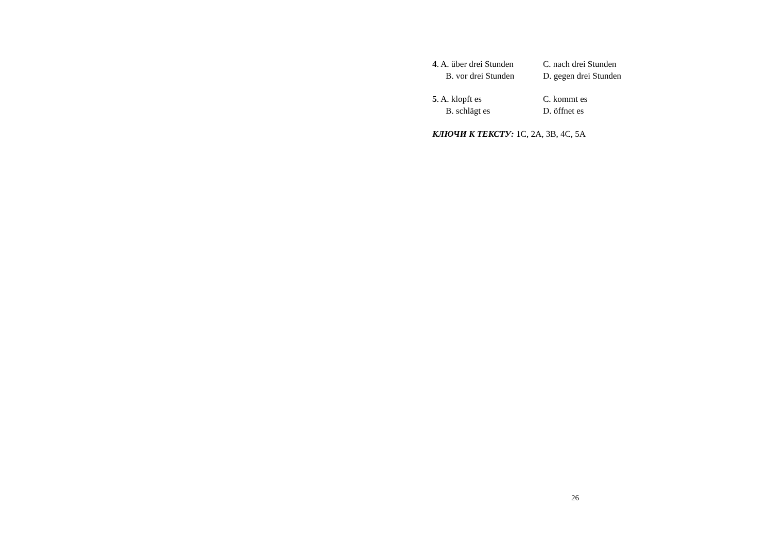4. A. über drei Stunden C. nach drei Stunden
B. vor drei Stunden D. gegen drei Stunden
5. A. klopft es C. kommt es
B. schlägt es D. öffnet es
КЛЮЧИ К ТЕКСТУ: 1C, 2A, 3B, 4C, 5A
26